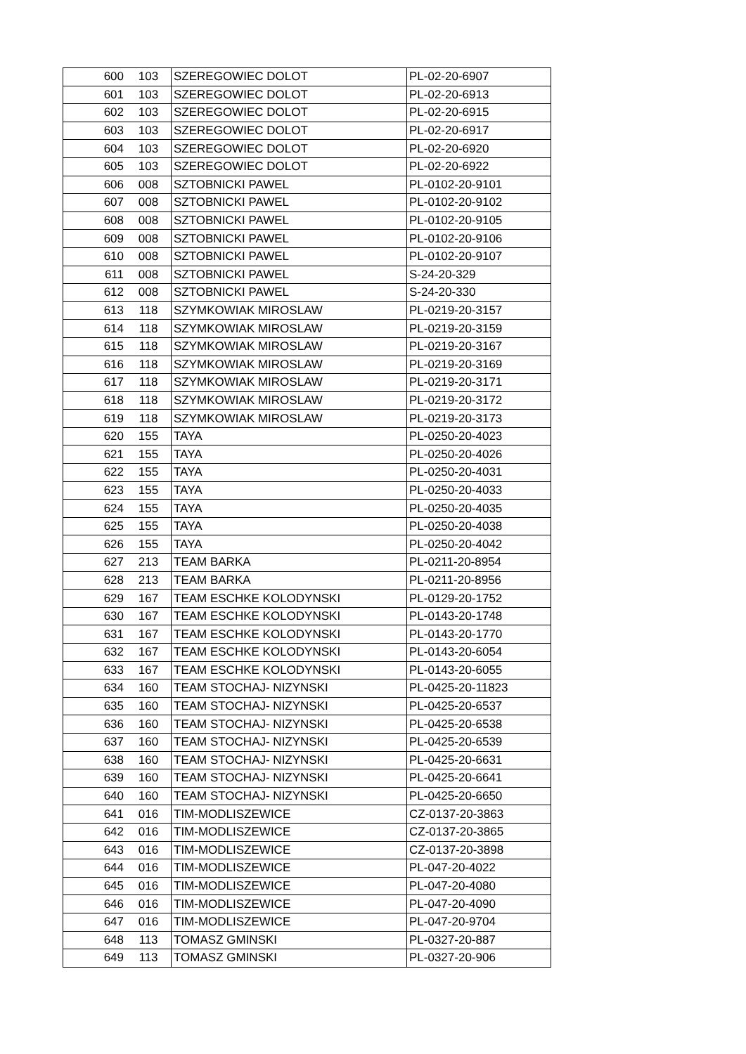| 600 | 103 | SZEREGOWIEC DOLOT | PL-02-20-6907 |
| 601 | 103 | SZEREGOWIEC DOLOT | PL-02-20-6913 |
| 602 | 103 | SZEREGOWIEC DOLOT | PL-02-20-6915 |
| 603 | 103 | SZEREGOWIEC DOLOT | PL-02-20-6917 |
| 604 | 103 | SZEREGOWIEC DOLOT | PL-02-20-6920 |
| 605 | 103 | SZEREGOWIEC DOLOT | PL-02-20-6922 |
| 606 | 008 | SZTOBNICKI PAWEL | PL-0102-20-9101 |
| 607 | 008 | SZTOBNICKI PAWEL | PL-0102-20-9102 |
| 608 | 008 | SZTOBNICKI PAWEL | PL-0102-20-9105 |
| 609 | 008 | SZTOBNICKI PAWEL | PL-0102-20-9106 |
| 610 | 008 | SZTOBNICKI PAWEL | PL-0102-20-9107 |
| 611 | 008 | SZTOBNICKI PAWEL | S-24-20-329 |
| 612 | 008 | SZTOBNICKI PAWEL | S-24-20-330 |
| 613 | 118 | SZYMKOWIAK MIROSLAW | PL-0219-20-3157 |
| 614 | 118 | SZYMKOWIAK MIROSLAW | PL-0219-20-3159 |
| 615 | 118 | SZYMKOWIAK MIROSLAW | PL-0219-20-3167 |
| 616 | 118 | SZYMKOWIAK MIROSLAW | PL-0219-20-3169 |
| 617 | 118 | SZYMKOWIAK MIROSLAW | PL-0219-20-3171 |
| 618 | 118 | SZYMKOWIAK MIROSLAW | PL-0219-20-3172 |
| 619 | 118 | SZYMKOWIAK MIROSLAW | PL-0219-20-3173 |
| 620 | 155 | TAYA | PL-0250-20-4023 |
| 621 | 155 | TAYA | PL-0250-20-4026 |
| 622 | 155 | TAYA | PL-0250-20-4031 |
| 623 | 155 | TAYA | PL-0250-20-4033 |
| 624 | 155 | TAYA | PL-0250-20-4035 |
| 625 | 155 | TAYA | PL-0250-20-4038 |
| 626 | 155 | TAYA | PL-0250-20-4042 |
| 627 | 213 | TEAM BARKA | PL-0211-20-8954 |
| 628 | 213 | TEAM BARKA | PL-0211-20-8956 |
| 629 | 167 | TEAM ESCHKE KOLODYNSKI | PL-0129-20-1752 |
| 630 | 167 | TEAM ESCHKE KOLODYNSKI | PL-0143-20-1748 |
| 631 | 167 | TEAM ESCHKE KOLODYNSKI | PL-0143-20-1770 |
| 632 | 167 | TEAM ESCHKE KOLODYNSKI | PL-0143-20-6054 |
| 633 | 167 | TEAM ESCHKE KOLODYNSKI | PL-0143-20-6055 |
| 634 | 160 | TEAM STOCHAJ- NIZYNSKI | PL-0425-20-11823 |
| 635 | 160 | TEAM STOCHAJ- NIZYNSKI | PL-0425-20-6537 |
| 636 | 160 | TEAM STOCHAJ- NIZYNSKI | PL-0425-20-6538 |
| 637 | 160 | TEAM STOCHAJ- NIZYNSKI | PL-0425-20-6539 |
| 638 | 160 | TEAM STOCHAJ- NIZYNSKI | PL-0425-20-6631 |
| 639 | 160 | TEAM STOCHAJ- NIZYNSKI | PL-0425-20-6641 |
| 640 | 160 | TEAM STOCHAJ- NIZYNSKI | PL-0425-20-6650 |
| 641 | 016 | TIM-MODLISZEWICE | CZ-0137-20-3863 |
| 642 | 016 | TIM-MODLISZEWICE | CZ-0137-20-3865 |
| 643 | 016 | TIM-MODLISZEWICE | CZ-0137-20-3898 |
| 644 | 016 | TIM-MODLISZEWICE | PL-047-20-4022 |
| 645 | 016 | TIM-MODLISZEWICE | PL-047-20-4080 |
| 646 | 016 | TIM-MODLISZEWICE | PL-047-20-4090 |
| 647 | 016 | TIM-MODLISZEWICE | PL-047-20-9704 |
| 648 | 113 | TOMASZ GMINSKI | PL-0327-20-887 |
| 649 | 113 | TOMASZ GMINSKI | PL-0327-20-906 |